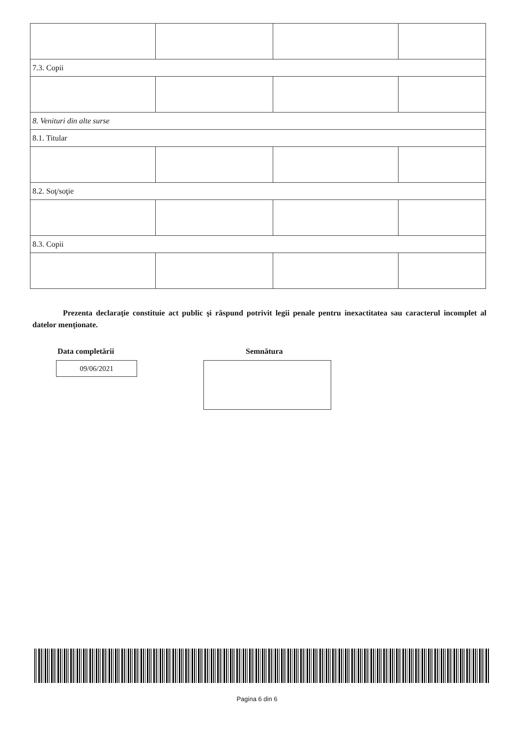| 7.3. Copii | | | |
| 8. Venituri din alte surse | | | |
| 8.1. Titular | | | |
| 8.2. Soţ/soţie | | | |
| 8.3. Copii | | | |
Prezenta declaraţie constituie act public şi răspund potrivit legii penale pentru inexactitatea sau caracterul incomplet al datelor menţionate.
Data completării Semnătura
09/06/2021
Pagina 6 din 6